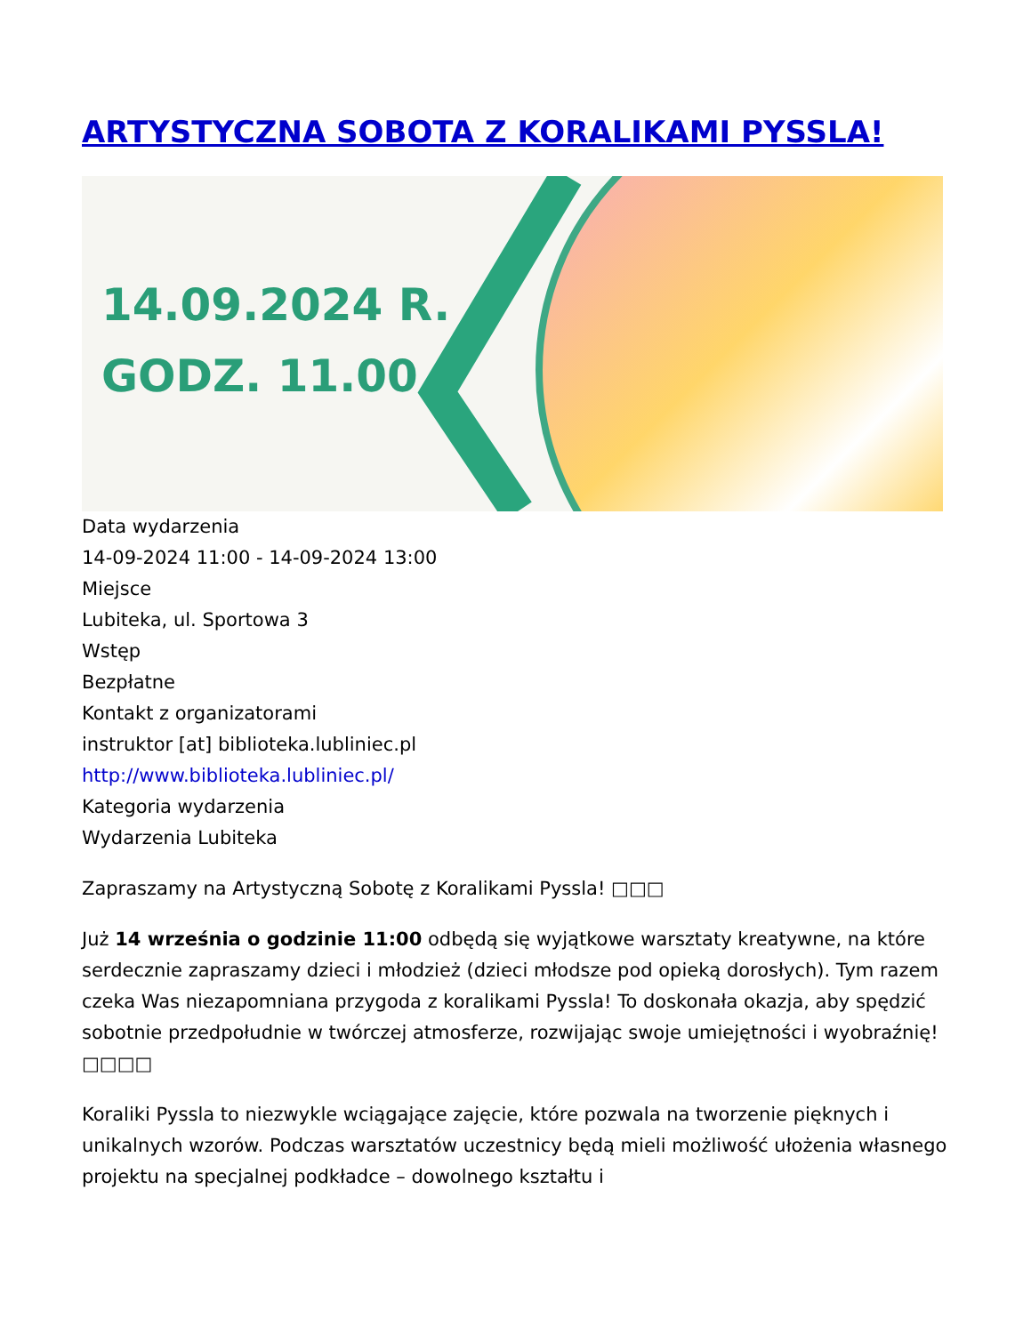ARTYSTYCZNA SOBOTA Z KORALIKAMI PYSSLA!
14.09.2024 R.
GODZ. 11.00
Data wydarzenia
14-09-2024 11:00 - 14-09-2024 13:00
Miejsce
Lubiteka, ul. Sportowa 3
Wstęp
Bezpłatne
Kontakt z organizatorami
instruktor [at] biblioteka.lubliniec.pl
http://www.biblioteka.lubliniec.pl/
Kategoria wydarzenia
Wydarzenia Lubiteka
Zapraszamy na Artystyczną Sobotę z Koralikami Pyssla! □□□
Już 14 września o godzinie 11:00 odbędą się wyjątkowe warsztaty kreatywne, na które serdecznie zapraszamy dzieci i młodzież (dzieci młodsze pod opieką dorosłych). Tym razem czeka Was niezapomniana przygoda z koralikami Pyssla! To doskonała okazja, aby spędzić sobotnie przedpołudnie w twórczej atmosferze, rozwijając swoje umiejętności i wyobraźnię! □□□□
Koraliki Pyssla to niezwykle wciągające zajęcie, które pozwala na tworzenie pięknych i unikalnych wzorów. Podczas warsztatów uczestnicy będą mieli możliwość ułożenia własnego projektu na specjalnej podkładce – dowolnego kształtu i